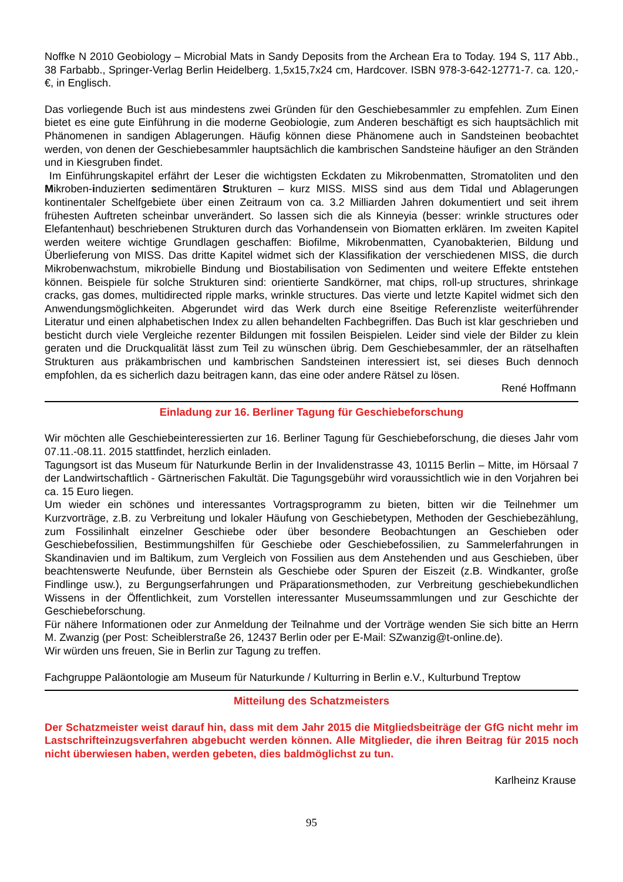Noffke N 2010 Geobiology – Microbial Mats in Sandy Deposits from the Archean Era to Today. 194 S, 117 Abb., 38 Farbabb., Springer-Verlag Berlin Heidelberg. 1,5x15,7x24 cm, Hardcover. ISBN 978-3-642-12771-7. ca. 120,-€, in Englisch.
Das vorliegende Buch ist aus mindestens zwei Gründen für den Geschiebesammler zu empfehlen. Zum Einen bietet es eine gute Einführung in die moderne Geobiologie, zum Anderen beschäftigt es sich hauptsächlich mit Phänomenen in sandigen Ablagerungen. Häufig können diese Phänomene auch in Sandsteinen beobachtet werden, von denen der Geschiebesammler hauptsächlich die kambrischen Sandsteine häufiger an den Stränden und in Kiesgruben findet.
Im Einführungskapitel erfährt der Leser die wichtigsten Eckdaten zu Mikrobenmatten, Stromatoliten und den Mikroben-induzierten sedimentären Strukturen – kurz MISS. MISS sind aus dem Tidal und Ablagerungen kontinentaler Schelfgebiete über einen Zeitraum von ca. 3.2 Milliarden Jahren dokumentiert und seit ihrem frühesten Auftreten scheinbar unverändert. So lassen sich die als Kinneyia (besser: wrinkle structures oder Elefantenhaut) beschriebenen Strukturen durch das Vorhandensein von Biomatten erklären. Im zweiten Kapitel werden weitere wichtige Grundlagen geschaffen: Biofilme, Mikrobenmatten, Cyanobakterien, Bildung und Überlieferung von MISS. Das dritte Kapitel widmet sich der Klassifikation der verschiedenen MISS, die durch Mikrobenwachstum, mikrobielle Bindung und Biostabilisation von Sedimenten und weitere Effekte entstehen können. Beispiele für solche Strukturen sind: orientierte Sandkörner, mat chips, roll-up structures, shrinkage cracks, gas domes, multidirected ripple marks, wrinkle structures. Das vierte und letzte Kapitel widmet sich den Anwendungsmöglichkeiten. Abgerundet wird das Werk durch eine 8seitige Referenzliste weiterführender Literatur und einen alphabetischen Index zu allen behandelten Fachbegriffen. Das Buch ist klar geschrieben und besticht durch viele Vergleiche rezenter Bildungen mit fossilen Beispielen. Leider sind viele der Bilder zu klein geraten und die Druckqualität lässt zum Teil zu wünschen übrig. Dem Geschiebesammler, der an rätselhaften Strukturen aus präkambrischen und kambrischen Sandsteinen interessiert ist, sei dieses Buch dennoch empfohlen, da es sicherlich dazu beitragen kann, das eine oder andere Rätsel zu lösen.
René Hoffmann
Einladung zur 16. Berliner Tagung für Geschiebeforschung
Wir möchten alle Geschiebeinteressierten zur 16. Berliner Tagung für Geschiebeforschung, die dieses Jahr vom 07.11.-08.11. 2015 stattfindet, herzlich einladen.
Tagungsort ist das Museum für Naturkunde Berlin in der Invalidenstrasse 43, 10115 Berlin – Mitte, im Hörsaal 7 der Landwirtschaftlich - Gärtnerischen Fakultät. Die Tagungsgebühr wird voraussichtlich wie in den Vorjahren bei ca. 15 Euro liegen.
Um wieder ein schönes und interessantes Vortragsprogramm zu bieten, bitten wir die Teilnehmer um Kurzvorträge, z.B. zu Verbreitung und lokaler Häufung von Geschiebetypen, Methoden der Geschiebezählung, zum Fossilinhalt einzelner Geschiebe oder über besondere Beobachtungen an Geschieben oder Geschiebefossilien, Bestimmungshilfen für Geschiebe oder Geschiebefossilien, zu Sammelerfahrungen in Skandinavien und im Baltikum, zum Vergleich von Fossilien aus dem Anstehenden und aus Geschieben, über beachtenswerte Neufunde, über Bernstein als Geschiebe oder Spuren der Eiszeit (z.B. Windkanter, große Findlinge usw.), zu Bergungserfahrungen und Präparationsmethoden, zur Verbreitung geschiebekundlichen Wissens in der Öffentlichkeit, zum Vorstellen interessanter Museumssammlungen und zur Geschichte der Geschiebeforschung.
Für nähere Informationen oder zur Anmeldung der Teilnahme und der Vorträge wenden Sie sich bitte an Herrn M. Zwanzig (per Post: Scheiblerstraße 26, 12437 Berlin oder per E-Mail: SZwanzig@t-online.de).
Wir würden uns freuen, Sie in Berlin zur Tagung zu treffen.
Fachgruppe Paläontologie am Museum für Naturkunde / Kulturring in Berlin e.V., Kulturbund Treptow
Mitteilung des Schatzmeisters
Der Schatzmeister weist darauf hin, dass mit dem Jahr 2015 die Mitgliedsbeiträge der GfG nicht mehr im Lastschrifteinzugsverfahren abgebucht werden können. Alle Mitglieder, die ihren Beitrag für 2015 noch nicht überwiesen haben, werden gebeten, dies baldmöglichst zu tun.
Karlheinz Krause
95